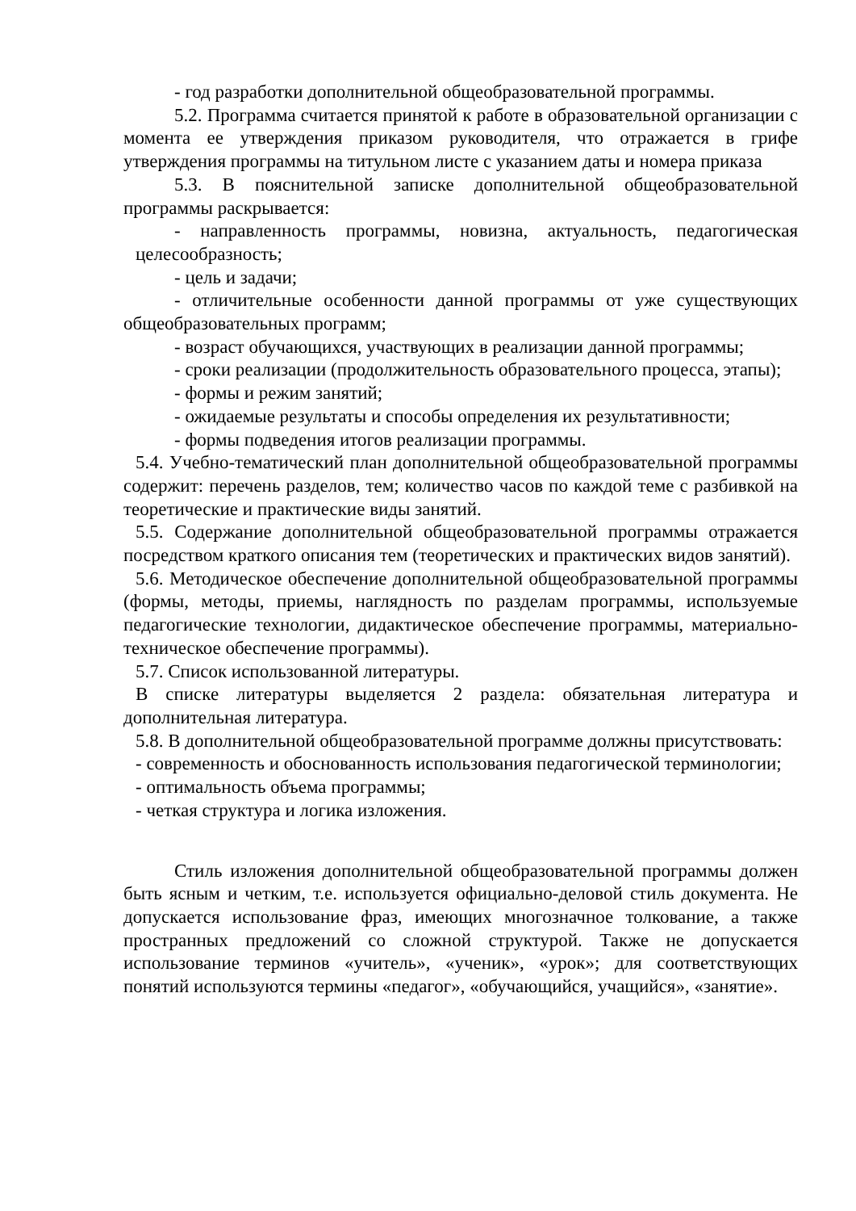- год разработки дополнительной общеобразовательной программы.
5.2. Программа считается принятой к работе в образовательной организации с момента ее утверждения приказом руководителя, что отражается в грифе утверждения программы на титульном листе с указанием даты и номера приказа
5.3. В пояснительной записке дополнительной общеобразовательной программы раскрывается:
- направленность программы, новизна, актуальность, педагогическая целесообразность;
- цель и задачи;
- отличительные особенности данной программы от уже существующих общеобразовательных программ;
- возраст обучающихся, участвующих в реализации данной программы;
- сроки реализации (продолжительность образовательного процесса, этапы);
- формы и режим занятий;
- ожидаемые результаты и способы определения их результативности;
- формы подведения итогов реализации программы.
5.4. Учебно-тематический план дополнительной общеобразовательной программы содержит: перечень разделов, тем; количество часов по каждой теме с разбивкой на теоретические и практические виды занятий.
5.5. Содержание дополнительной общеобразовательной программы отражается посредством краткого описания тем (теоретических и практических видов занятий).
5.6. Методическое обеспечение дополнительной общеобразовательной программы (формы, методы, приемы, наглядность по разделам программы, используемые педагогические технологии, дидактическое обеспечение программы, материально-техническое обеспечение программы).
5.7. Список использованной литературы.
В списке литературы выделяется 2 раздела: обязательная литература и дополнительная литература.
5.8. В дополнительной общеобразовательной программе должны присутствовать:
- современность и обоснованность использования педагогической терминологии;
- оптимальность объема программы;
- четкая структура и логика изложения.
Стиль изложения дополнительной общеобразовательной программы должен быть ясным и четким, т.е. используется официально-деловой стиль документа. Не допускается использование фраз, имеющих многозначное толкование, а также пространных предложений со сложной структурой. Также не допускается использование терминов «учитель», «ученик», «урок»; для соответствующих понятий используются термины «педагог», «обучающийся, учащийся», «занятие».